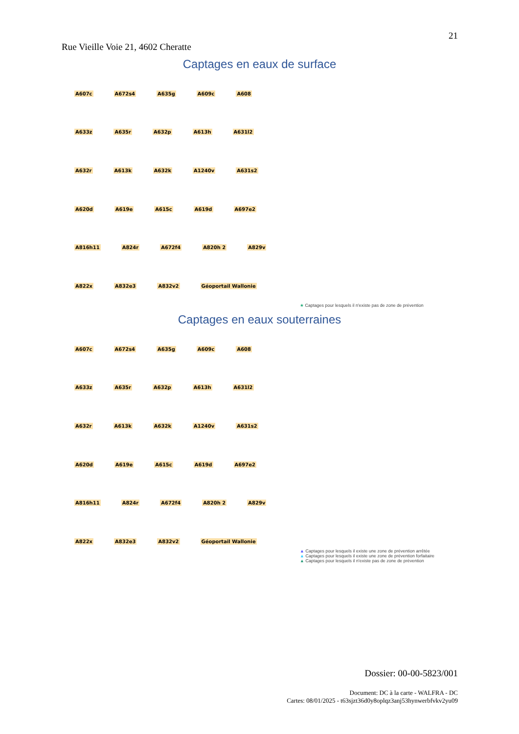21
Rue Vieille Voie 21, 4602 Cheratte
Captages en eaux de surface
A607c A672s4 A635g A609c A608 A633z A635r A632p A613h A631l2 A632r A613k A632k A1240v A631s2 A620d A619e A615c A619d A697e2 A816h11 A824r A672f4 A820h 2 A829v A822x A832e3 A832v2 Géoportail Wallonie
★ Captages pour lesquels il n'existe pas de zone de prévention
Captages en eaux souterraines
A607c A672s4 A635g A609c A608 A633z A635r A632p A613h A631l2 A632r A613k A632k A1240v A631s2 A620d A619e A615c A619d A697e2 A816h11 A824r A672f4 A820h 2 A829v A822x A832e3 A832v2 Géoportail Wallonie
▲ Captages pour lesquels il existe une zone de prévention arrêtée
▲ Captages pour lesquels il existe une zone de prévention forfaitaire
▲ Captages pour lesquels il n'existe pas de zone de prévention
Dossier: 00-00-5823/001
Document: DC à la carte - WALFRA - DC
Cartes: 08/01/2025 - t63sjzt36d0y8oplqz3anj53hynwerbfvkv2yu09